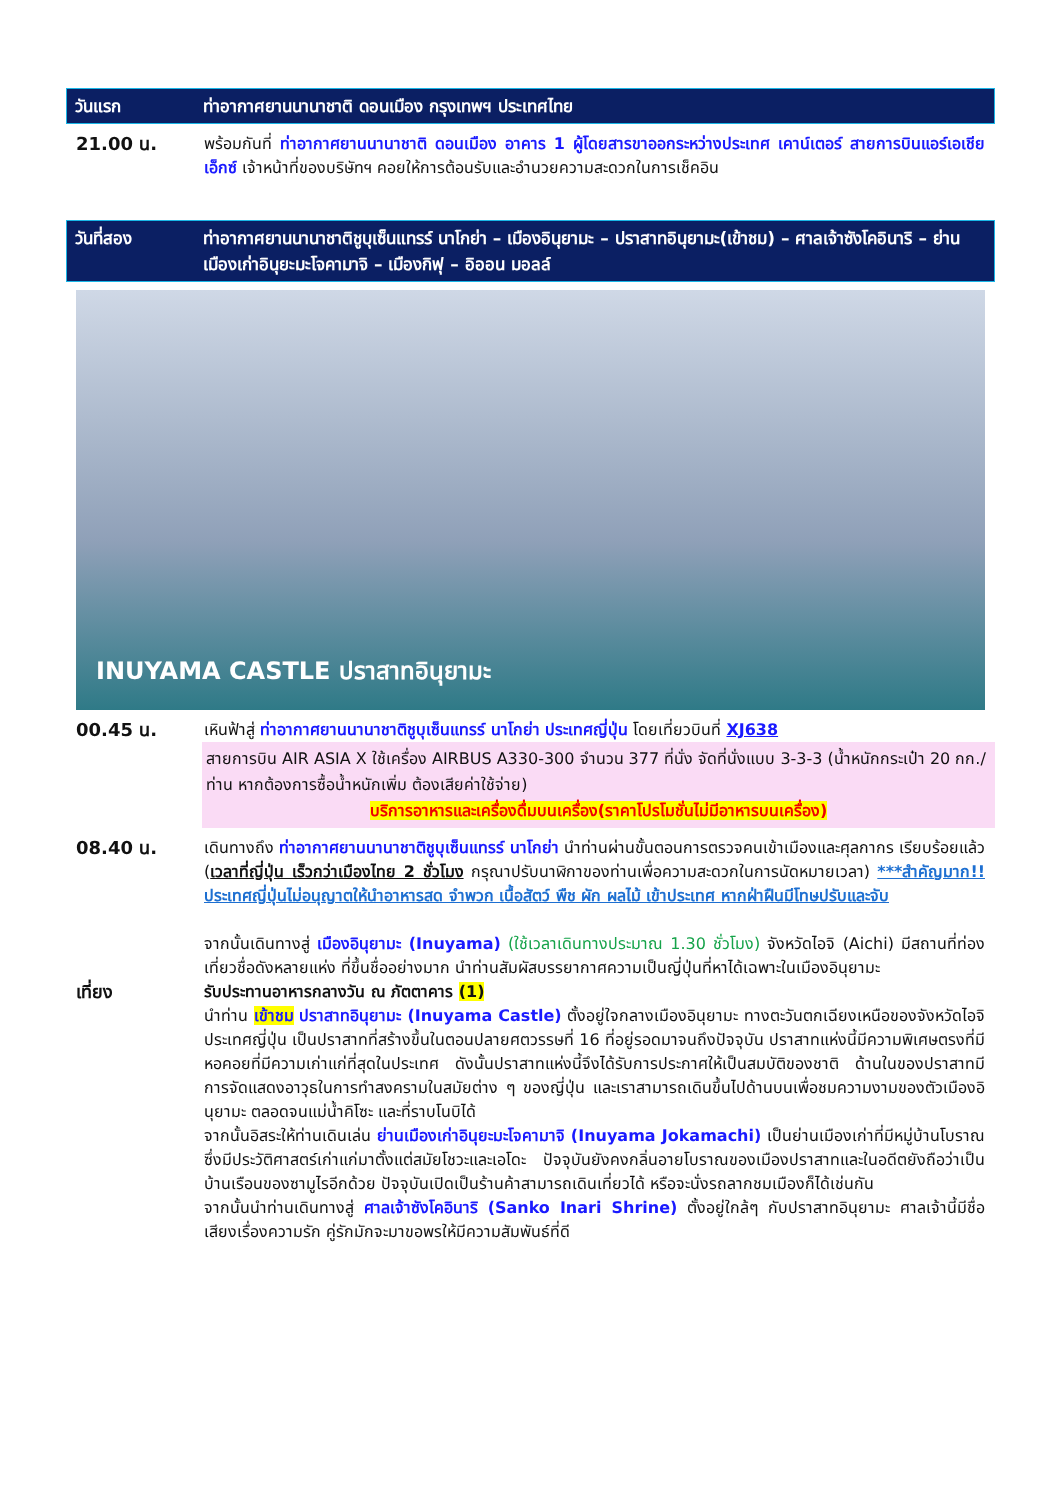วันแรก ท่าอากาศยานนานาชาติ ดอนเมือง กรุงเทพฯ ประเทศไทย
21.00 น. พร้อมกันที่ ท่าอากาศยานนานาชาติ ดอนเมือง อาคาร 1 ผู้โดยสารขาออกระหว่างประเทศ เคาน์เตอร์ สายการบินแอร์เอเชีย เอ็กซ์ เจ้าหน้าที่ของบริษัทฯ คอยให้การต้อนรับและอำนวยความสะดวกในการเช็คอิน
วันที่สอง ท่าอากาศยานนานาชาติชูบุเซ็นแทรร์ นาโกย่า – เมืองอินุยามะ – ปราสาทอินุยามะ(เข้าชม) – ศาลเจ้าซังโคอินาริ – ย่านเมืองเก่าอินุยะมะโจคามาจิ – เมืองกิฟุ – อิออน มอลล์
INUYAMA CASTLE ปราสาทอินุยามะ
00.45 น. เหินฟ้าสู่ ท่าอากาศยานนานาชาติชูบุเซ็นแทรร์ นาโกย่า ประเทศญี่ปุ่น โดยเที่ยวบินที่ XJ638
สายการบิน AIR ASIA X ใช้เครื่อง AIRBUS A330-300 จำนวน 377 ที่นั่ง จัดที่นั่งแบบ 3-3-3 (น้ำหนักกระเป๋า 20 กก./ท่าน หากต้องการซื้อน้ำหนักเพิ่ม ต้องเสียค่าใช้จ่าย)
บริการอาหารและเครื่องดื่มบนเครื่อง(ราคาโปรโมชั่นไม่มีอาหารบนเครื่อง)
08.40 น. เดินทางถึง ท่าอากาศยานนานาชาติชูบุเซ็นแทรร์ นาโกย่า นำท่านผ่านขั้นตอนการตรวจคนเข้าเมืองและศุลกากร เรียบร้อยแล้ว (เวลาที่ญี่ปุ่น เร็วกว่าเมืองไทย 2 ชั่วโมง กรุณาปรับนาฬิกาของท่านเพื่อความสะดวกในการนัดหมายเวลา) ***สำคัญมาก!! ประเทศญี่ปุ่นไม่อนุญาตให้นำอาหารสด จำพวก เนื้อสัตว์ พืช ผัก ผลไม้ เข้าประเทศ หากฝ่าฝืนมีโทษปรับและจับ
จากนั้นเดินทางสู่ เมืองอินุยามะ (Inuyama) (ใช้เวลาเดินทางประมาณ 1.30 ชั่วโมง) จังหวัดไอจิ (Aichi) มีสถานที่ท่องเที่ยวชื่อดังหลายแห่ง ที่ขึ้นชื่ออย่างมาก นำท่านสัมผัสบรรยากาศความเป็นญี่ปุ่นที่หาได้เฉพาะในเมืองอินุยามะ
เที่ยง รับประทานอาหารกลางวัน ณ ภัตตาคาร (1)
นำท่าน เข้าชม ปราสาทอินุยามะ (Inuyama Castle) ตั้งอยู่ใจกลางเมืองอินุยามะ ทางตะวันตกเฉียงเหนือของจังหวัดไอจิ ประเทศญี่ปุ่น เป็นปราสาทที่สร้างขึ้นในตอนปลายศตวรรษที่ 16 ที่อยู่รอดมาจนถึงปัจจุบัน ปราสาทแห่งนี้มีความพิเศษตรงที่มีหอคอยที่มีความเก่าแก่ที่สุดในประเทศ ดังนั้นปราสาทแห่งนี้จึงได้รับการประกาศให้เป็นสมบัติของชาติ ด้านในของปราสาทมีการจัดแสดงอาวุธในการทำสงครามในสมัยต่าง ๆ ของญี่ปุ่น และเราสามารถเดินขึ้นไปด้านบนเพื่อชมความงามของตัวเมืองอินุยามะ ตลอดจนแม่น้ำคิโซะ และที่ราบโนบิได้
จากนั้นอิสระให้ท่านเดินเล่น ย่านเมืองเก่าอินุยะมะโจคามาจิ (Inuyama Jokamachi) เป็นย่านเมืองเก่าที่มีหมู่บ้านโบราณซึ่งมีประวัติศาสตร์เก่าแก่มาตั้งแต่สมัยโชวะและเอโดะ ปัจจุบันยังคงกลิ่นอายโบราณของเมืองปราสาทและในอดีตยังถือว่าเป็นบ้านเรือนของซามูไรอีกด้วย ปัจจุบันเปิดเป็นร้านค้าสามารถเดินเที่ยวได้ หรือจะนั่งรถลากชมเมืองก็ได้เช่นกัน
จากนั้นนำท่านเดินทางสู่ ศาลเจ้าซังโคอินาริ (Sanko Inari Shrine) ตั้งอยู่ใกล้ๆ กับปราสาทอินุยามะ ศาลเจ้านี้มีชื่อเสียงเรื่องความรัก คู่รักมักจะมาขอพรให้มีความสัมพันธ์ที่ดี